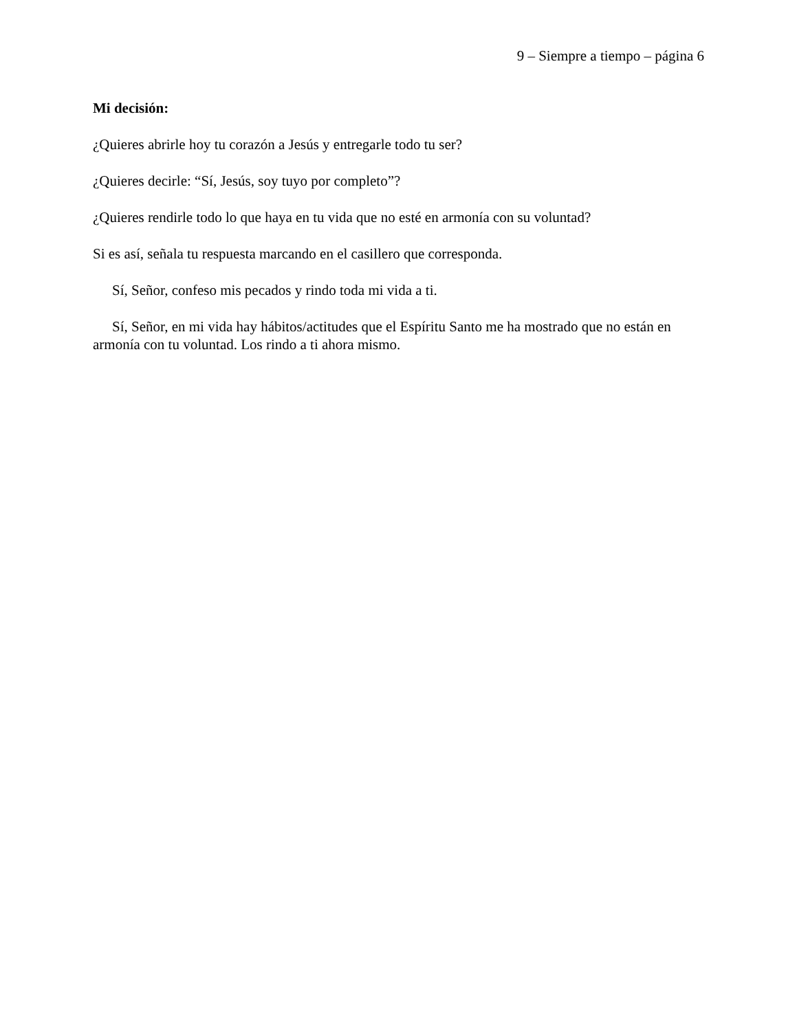9 – Siempre a tiempo – página 6
Mi decisión:
¿Quieres abrirle hoy tu corazón a Jesús y entregarle todo tu ser?
¿Quieres decirle: “Sí, Jesús, soy tuyo por completo”?
¿Quieres rendirle todo lo que haya en tu vida que no esté en armonía con su voluntad?
Si es así, señala tu respuesta marcando en el casillero que corresponda.
Sí, Señor, confeso mis pecados y rindo toda mi vida a ti.
Sí, Señor, en mi vida hay hábitos/actitudes que el Espíritu Santo me ha mostrado que no están en armonía con tu voluntad. Los rindo a ti ahora mismo.